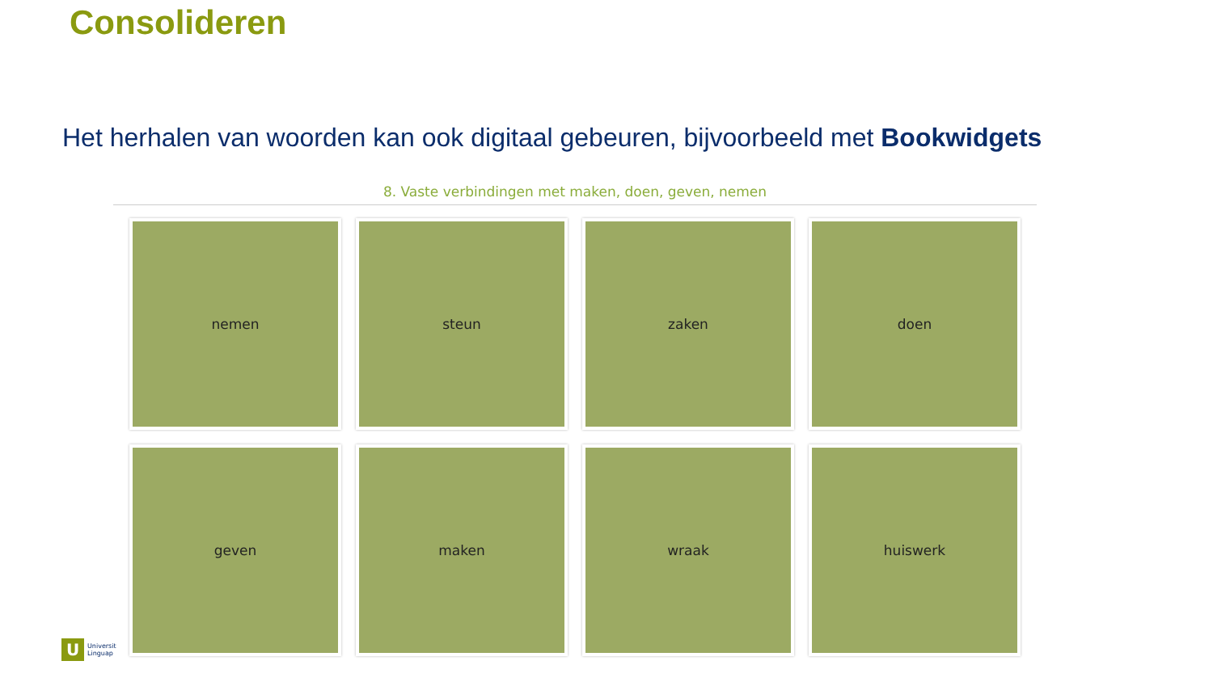Consolideren
Het herhalen van woorden kan ook digitaal gebeuren, bijvoorbeeld met Bookwidgets
8. Vaste verbindingen met maken, doen, geven, nemen
nemen
steun
zaken
doen
geven
maken
wraak
huiswerk
U
Universit
Linguap